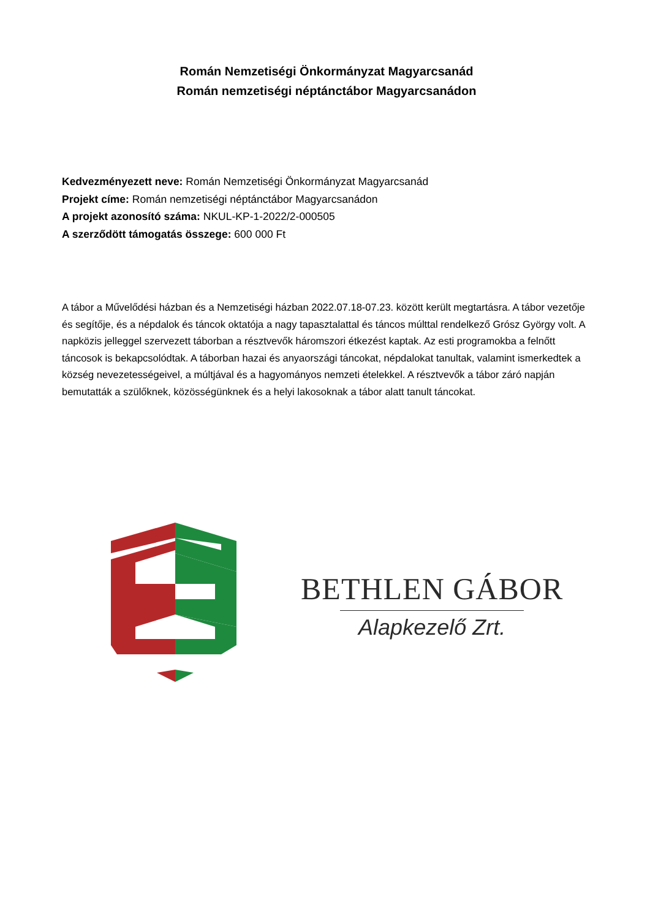Román Nemzetiségi Önkormányzat Magyarcsanád
Román nemzetiségi néptánctábor Magyarcsanádon
Kedvezményezett neve: Román Nemzetiségi Önkormányzat Magyarcsanád
Projekt címe: Román nemzetiségi néptánctábor Magyarcsanádon
A projekt azonosító száma: NKUL-KP-1-2022/2-000505
A szerződött támogatás összege: 600 000 Ft
A tábor a Művelődési házban és a Nemzetiségi házban 2022.07.18-07.23. között került megtartásra. A tábor vezetője és segítője, és a népdalok és táncok oktatója a nagy tapasztalattal és táncos múlttal rendelkező Grósz György volt. A napközis jelleggel szervezett táborban a résztvevők háromszori étkezést kaptak. Az esti programokba a felnőtt táncosok is bekapcsolódtak. A táborban hazai és anyaországi táncokat, népdalokat tanultak, valamint ismerkedtek a község nevezetességeivel, a múltjával és a hagyományos nemzeti ételekkel. A résztvevők a tábor záró napján bemutatták a szülőknek, közösségünknek és a helyi lakosoknak a tábor alatt tanult táncokat.
BETHLEN GÁBOR
Alapkezelő Zrt.